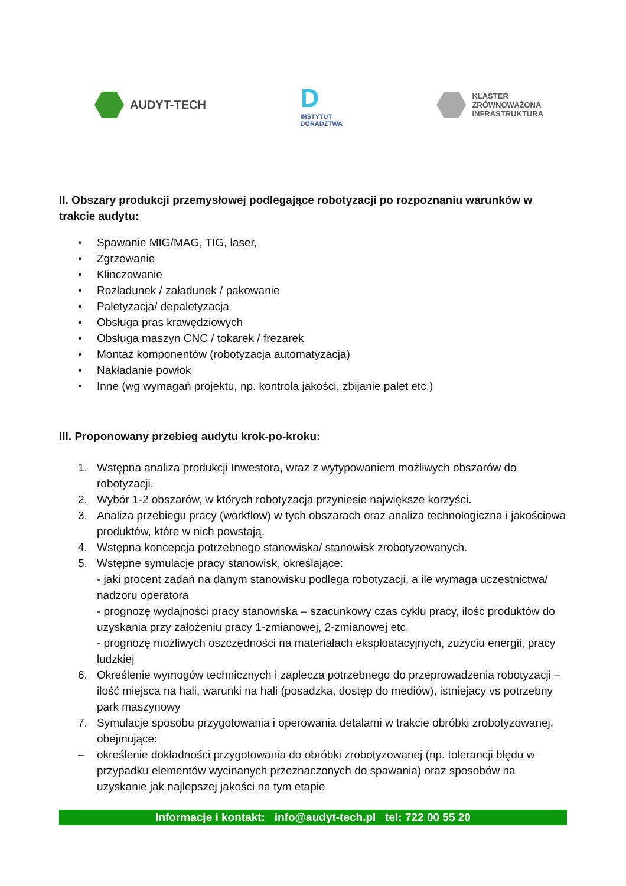AUDYT-TECH
D
INSTYTUT
DORADZTWA
KLASTER
ZRÓWNOWAŻONA
INFRASTRUKTURA
II. Obszary produkcji przemysłowej podlegające robotyzacji po rozpoznaniu warunków w trakcie audytu:
• Spawanie MIG/MAG, TIG, laser,
• Zgrzewanie
• Klinczowanie
• Rozładunek / załadunek / pakowanie
• Paletyzacja/ depaletyzacja
• Obsługa pras krawędziowych
• Obsługa maszyn CNC / tokarek / frezarek
• Montaż komponentów (robotyzacja automatyzacja)
• Nakładanie powłok
• Inne (wg wymagań projektu, np. kontrola jakości, zbijanie palet etc.)
III. Proponowany przebieg audytu krok-po-kroku:
1. Wstępna analiza produkcji Inwestora, wraz z wytypowaniem możliwych obszarów do robotyzacji.
2. Wybór 1-2 obszarów, w których robotyzacja przyniesie największe korzyści.
3. Analiza przebiegu pracy (workflow) w tych obszarach oraz analiza technologiczna i jakościowa produktów, które w nich powstają.
4. Wstępna koncepcja potrzebnego stanowiska/ stanowisk zrobotyzowanych.
5. Wstępne symulacje pracy stanowisk, określające:
- jaki procent zadań na danym stanowisku podlega robotyzacji, a ile wymaga uczestnictwa/ nadzoru operatora
- prognozę wydajności pracy stanowiska – szacunkowy czas cyklu pracy, ilość produktów do uzyskania przy założeniu pracy 1-zmianowej, 2-zmianowej etc.
- prognozę możliwych oszczędności na materiałach eksploatacyjnych, zużyciu energii, pracy ludzkiej
6. Określenie wymogów technicznych i zaplecza potrzebnego do przeprowadzenia robotyzacji – ilość miejsca na hali, warunki na hali (posadzka, dostęp do mediów), istniejacy vs potrzebny park maszynowy
7. Symulacje sposobu przygotowania i operowania detalami w trakcie obróbki zrobotyzowanej, obejmujące:
– określenie dokładności przygotowania do obróbki zrobotyzowanej (np. tolerancji błędu w przypadku elementów wycinanych przeznaczonych do spawania) oraz sposobów na uzyskanie jak najlepszej jakości na tym etapie
Informacje i kontakt: info@audyt-tech.pl tel: 722 00 55 20